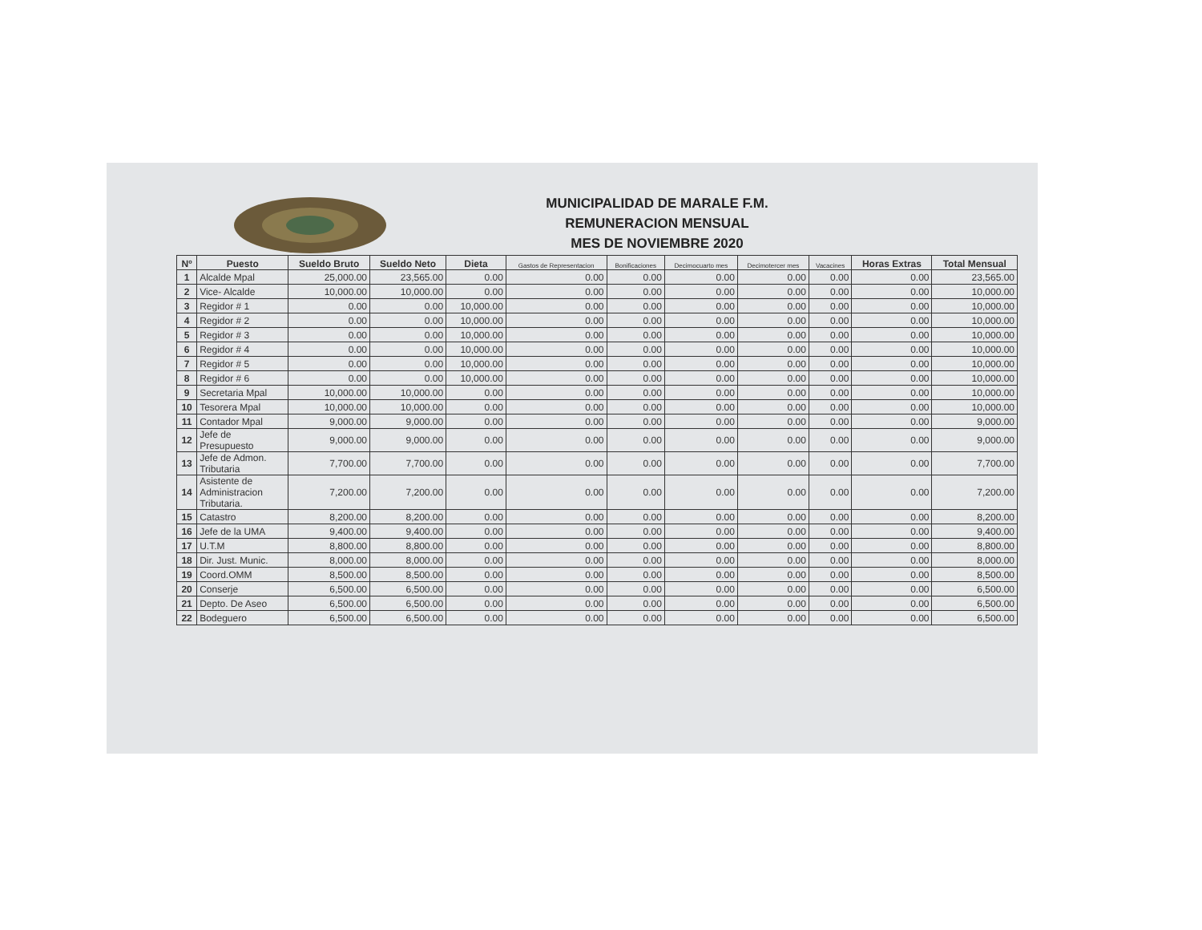MUNICIPALIDAD DE MARALE F.M.
REMUNERACION MENSUAL
MES DE NOVIEMBRE 2020
| Nº | Puesto | Sueldo Bruto | Sueldo Neto | Dieta | Gastos de Representacion | Bonificaciones | Decimocuarto mes | Decimotercer mes | Vacacines | Horas Extras | Total Mensual |
| --- | --- | --- | --- | --- | --- | --- | --- | --- | --- | --- | --- |
| 1 | Alcalde Mpal | 25,000.00 | 23,565.00 | 0.00 | 0.00 | 0.00 | 0.00 | 0.00 | 0.00 | 0.00 | 23,565.00 |
| 2 | Vice- Alcalde | 10,000.00 | 10,000.00 | 0.00 | 0.00 | 0.00 | 0.00 | 0.00 | 0.00 | 0.00 | 10,000.00 |
| 3 | Regidor # 1 | 0.00 | 0.00 | 10,000.00 | 0.00 | 0.00 | 0.00 | 0.00 | 0.00 | 0.00 | 10,000.00 |
| 4 | Regidor # 2 | 0.00 | 0.00 | 10,000.00 | 0.00 | 0.00 | 0.00 | 0.00 | 0.00 | 0.00 | 10,000.00 |
| 5 | Regidor # 3 | 0.00 | 0.00 | 10,000.00 | 0.00 | 0.00 | 0.00 | 0.00 | 0.00 | 0.00 | 10,000.00 |
| 6 | Regidor # 4 | 0.00 | 0.00 | 10,000.00 | 0.00 | 0.00 | 0.00 | 0.00 | 0.00 | 0.00 | 10,000.00 |
| 7 | Regidor # 5 | 0.00 | 0.00 | 10,000.00 | 0.00 | 0.00 | 0.00 | 0.00 | 0.00 | 0.00 | 10,000.00 |
| 8 | Regidor # 6 | 0.00 | 0.00 | 10,000.00 | 0.00 | 0.00 | 0.00 | 0.00 | 0.00 | 0.00 | 10,000.00 |
| 9 | Secretaria Mpal | 10,000.00 | 10,000.00 | 0.00 | 0.00 | 0.00 | 0.00 | 0.00 | 0.00 | 0.00 | 10,000.00 |
| 10 | Tesorera Mpal | 10,000.00 | 10,000.00 | 0.00 | 0.00 | 0.00 | 0.00 | 0.00 | 0.00 | 0.00 | 10,000.00 |
| 11 | Contador Mpal | 9,000.00 | 9,000.00 | 0.00 | 0.00 | 0.00 | 0.00 | 0.00 | 0.00 | 0.00 | 9,000.00 |
| 12 | Jefe de Presupuesto | 9,000.00 | 9,000.00 | 0.00 | 0.00 | 0.00 | 0.00 | 0.00 | 0.00 | 0.00 | 9,000.00 |
| 13 | Jefe de Admon. Tributaria | 7,700.00 | 7,700.00 | 0.00 | 0.00 | 0.00 | 0.00 | 0.00 | 0.00 | 0.00 | 7,700.00 |
| 14 | Asistente de Administracion Tributaria. | 7,200.00 | 7,200.00 | 0.00 | 0.00 | 0.00 | 0.00 | 0.00 | 0.00 | 0.00 | 7,200.00 |
| 15 | Catastro | 8,200.00 | 8,200.00 | 0.00 | 0.00 | 0.00 | 0.00 | 0.00 | 0.00 | 0.00 | 8,200.00 |
| 16 | Jefe de la UMA | 9,400.00 | 9,400.00 | 0.00 | 0.00 | 0.00 | 0.00 | 0.00 | 0.00 | 0.00 | 9,400.00 |
| 17 | U.T.M | 8,800.00 | 8,800.00 | 0.00 | 0.00 | 0.00 | 0.00 | 0.00 | 0.00 | 0.00 | 8,800.00 |
| 18 | Dir. Just. Munic. | 8,000.00 | 8,000.00 | 0.00 | 0.00 | 0.00 | 0.00 | 0.00 | 0.00 | 0.00 | 8,000.00 |
| 19 | Coord.OMM | 8,500.00 | 8,500.00 | 0.00 | 0.00 | 0.00 | 0.00 | 0.00 | 0.00 | 0.00 | 8,500.00 |
| 20 | Conserje | 6,500.00 | 6,500.00 | 0.00 | 0.00 | 0.00 | 0.00 | 0.00 | 0.00 | 0.00 | 6,500.00 |
| 21 | Depto. De Aseo | 6,500.00 | 6,500.00 | 0.00 | 0.00 | 0.00 | 0.00 | 0.00 | 0.00 | 0.00 | 6,500.00 |
| 22 | Bodeguero | 6,500.00 | 6,500.00 | 0.00 | 0.00 | 0.00 | 0.00 | 0.00 | 0.00 | 0.00 | 6,500.00 |